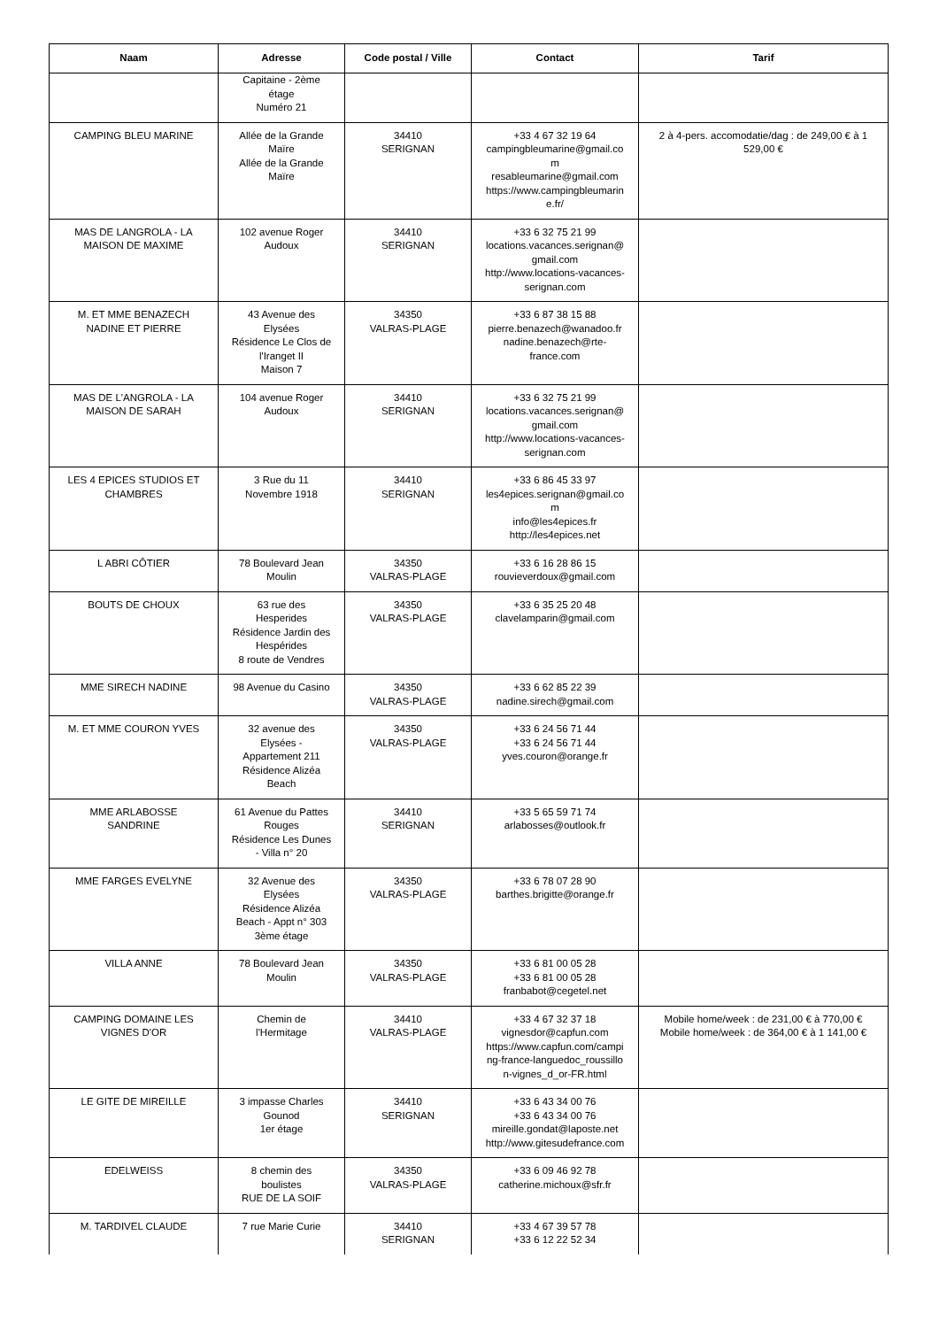| Naam | Adresse | Code postal / Ville | Contact | Tarif |
| --- | --- | --- | --- | --- |
| | Capitaine - 2ème étage Numéro 21 | | | |
| CAMPING BLEU MARINE | Allée de la Grande Maïre Allée de la Grande Maïre | 34410 SERIGNAN | +33 4 67 32 19 64 campingbleumarine@gmail.co m resableumarine@gmail.com https://www.campingbleumarin e.fr/ | 2 à 4-pers. accomodatie/dag : de 249,00 € à 1 529,00 € |
| MAS DE LANGROLA - LA MAISON DE MAXIME | 102 avenue Roger Audoux | 34410 SERIGNAN | +33 6 32 75 21 99 locations.vacances.serignan@ gmail.com http://www.locations-vacances- serignan.com | |
| M. ET MME BENAZECH NADINE ET PIERRE | 43 Avenue des Elysées Résidence Le Clos de l'Iranget II Maison 7 | 34350 VALRAS-PLAGE | +33 6 87 38 15 88 pierre.benazech@wanadoo.fr nadine.benazech@rte- france.com | |
| MAS DE L'ANGROLA - LA MAISON DE SARAH | 104 avenue Roger Audoux | 34410 SERIGNAN | +33 6 32 75 21 99 locations.vacances.serignan@ gmail.com http://www.locations-vacances- serignan.com | |
| LES 4 EPICES STUDIOS ET CHAMBRES | 3 Rue du 11 Novembre 1918 | 34410 SERIGNAN | +33 6 86 45 33 97 les4epices.serignan@gmail.co m info@les4epices.fr http://les4epices.net | |
| L ABRI CÔTIER | 78 Boulevard Jean Moulin | 34350 VALRAS-PLAGE | +33 6 16 28 86 15 rouvieverdoux@gmail.com | |
| BOUTS DE CHOUX | 63 rue des Hesperides Résidence Jardin des Hespérides 8 route de Vendres | 34350 VALRAS-PLAGE | +33 6 35 25 20 48 clavelamparin@gmail.com | |
| MME SIRECH NADINE | 98 Avenue du Casino | 34350 VALRAS-PLAGE | +33 6 62 85 22 39 nadine.sirech@gmail.com | |
| M. ET MME COURON YVES | 32 avenue des Elysées - Appartement 211 Résidence Alizéa Beach | 34350 VALRAS-PLAGE | +33 6 24 56 71 44 +33 6 24 56 71 44 yves.couron@orange.fr | |
| MME ARLABOSSE SANDRINE | 61 Avenue du Pattes Rouges Résidence Les Dunes - Villa n° 20 | 34410 SERIGNAN | +33 5 65 59 71 74 arlabosses@outlook.fr | |
| MME FARGES EVELYNE | 32 Avenue des Elysées Résidence Alizéa Beach - Appt n° 303 3ème étage | 34350 VALRAS-PLAGE | +33 6 78 07 28 90 barthes.brigitte@orange.fr | |
| VILLA ANNE | 78 Boulevard Jean Moulin | 34350 VALRAS-PLAGE | +33 6 81 00 05 28 +33 6 81 00 05 28 franbabot@cegetel.net | |
| CAMPING DOMAINE LES VIGNES D'OR | Chemin de l'Hermitage | 34410 VALRAS-PLAGE | +33 4 67 32 37 18 vignesdor@capfun.com https://www.capfun.com/campi ng-france-languedoc_roussillo n-vignes_d_or-FR.html | Mobile home/week : de 231,00 € à 770,00 € Mobile home/week : de 364,00 € à 1 141,00 € |
| LE GITE DE MIREILLE | 3 impasse Charles Gounod 1er étage | 34410 SERIGNAN | +33 6 43 34 00 76 +33 6 43 34 00 76 mireille.gondat@laposte.net http://www.gitesudefrance.com | |
| EDELWEISS | 8 chemin des boulistes RUE DE LA SOIF | 34350 VALRAS-PLAGE | +33 6 09 46 92 78 catherine.michoux@sfr.fr | |
| M. TARDIVEL CLAUDE | 7 rue Marie Curie | 34410 SERIGNAN | +33 4 67 39 57 78 +33 6 12 22 52 34 | |